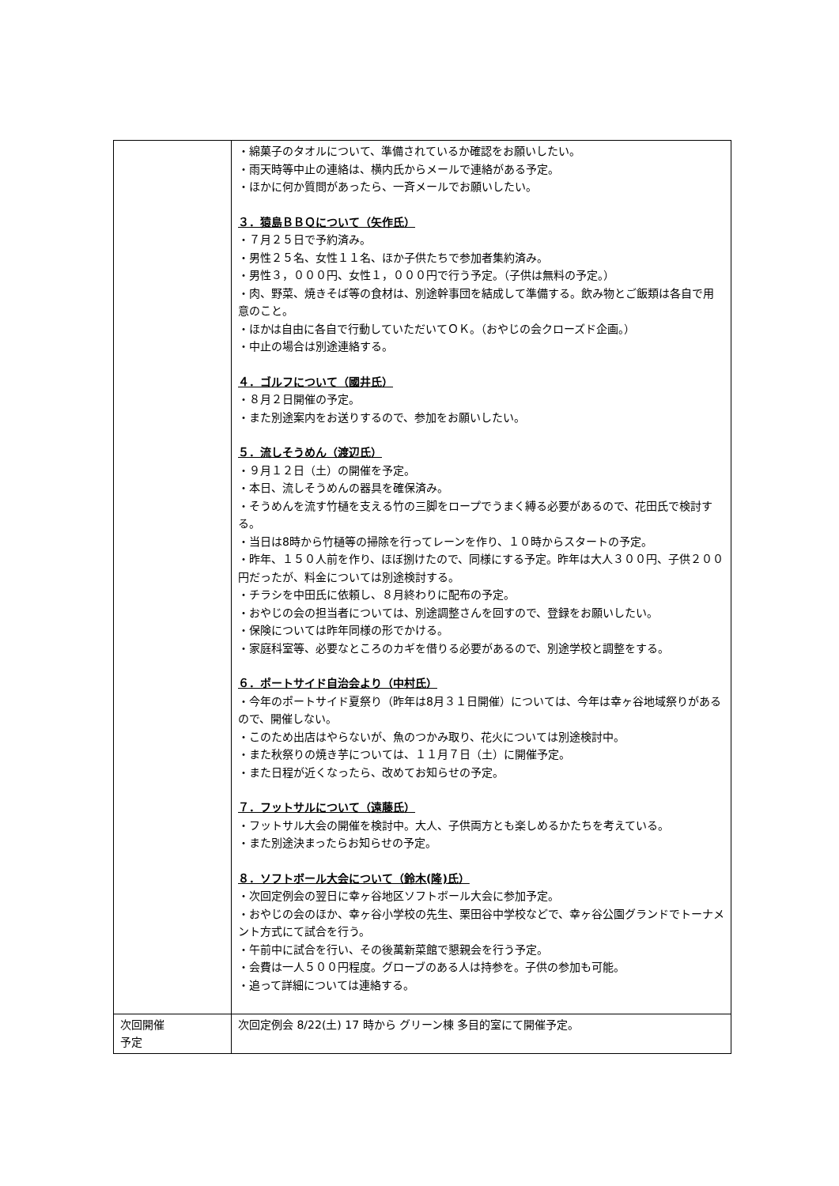| | ・綿菓子のタオルについて、準備されているか確認をお願いしたい。 ・雨天時等中止の連絡は、横内氏からメールで連絡がある予定。 ・ほかに何か質問があったら、一斉メールでお願いしたい。 ３．猿島ＢＢＱについて（矢作氏） ・７月２５日で予約済み。 ・男性２５名、女性１１名、ほか子供たちで参加者集約済み。 ・男性３，０００円、女性１，０００円で行う予定。（子供は無料の予定。） ・肉、野菜、焼きそば等の食材は、別途幹事団を結成して準備する。飲み物とご飯類は各自で用意のこと。 ・ほかは自由に各自で行動していただいてＯＫ。（おやじの会クローズド企画。） ・中止の場合は別途連絡する。 ４．ゴルフについて（國井氏） ・８月２日開催の予定。 ・また別途案内をお送りするので、参加をお願いしたい。 ５．流しそうめん（渡辺氏） ・９月１２日（土）の開催を予定。 ・本日、流しそうめんの器具を確保済み。 ・そうめんを流す竹樋を支える竹の三脚をロープでうまく縛る必要があるので、花田氏で検討する。 ・当日は8時から竹樋等の掃除を行ってレーンを作り、１０時からスタートの予定。 ・昨年、１５０人前を作り、ほぼ捌けたので、同様にする予定。昨年は大人３００円、子供２００円だったが、料金については別途検討する。 ・チラシを中田氏に依頼し、８月終わりに配布の予定。 ・おやじの会の担当者については、別途調整さんを回すので、登録をお願いしたい。 ・保険については昨年同様の形でかける。 ・家庭科室等、必要なところのカギを借りる必要があるので、別途学校と調整をする。 ６．ポートサイド自治会より（中村氏） ・今年のポートサイド夏祭り（昨年は8月３１日開催）については、今年は幸ヶ谷地域祭りがあるので、開催しない。 ・このため出店はやらないが、魚のつかみ取り、花火については別途検討中。 ・また秋祭りの焼き芋については、１１月７日（土）に開催予定。 ・また日程が近くなったら、改めてお知らせの予定。 ７．フットサルについて（遠藤氏） ・フットサル大会の開催を検討中。大人、子供両方とも楽しめるかたちを考えている。 ・また別途決まったらお知らせの予定。 ８．ソフトボール大会について（鈴木(隆)氏） ・次回定例会の翌日に幸ヶ谷地区ソフトボール大会に参加予定。 ・おやじの会のほか、幸ヶ谷小学校の先生、栗田谷中学校などで、幸ヶ谷公園グランドでトーナメント方式にて試合を行う。 ・午前中に試合を行い、その後萬新菜館で懇親会を行う予定。 ・会費は一人５００円程度。グローブのある人は持参を。子供の参加も可能。 ・追って詳細については連絡する。 |
| 次回開催 予定 | 次回定例会 8/22(土) 17 時から グリーン棟 多目的室にて開催予定。 |